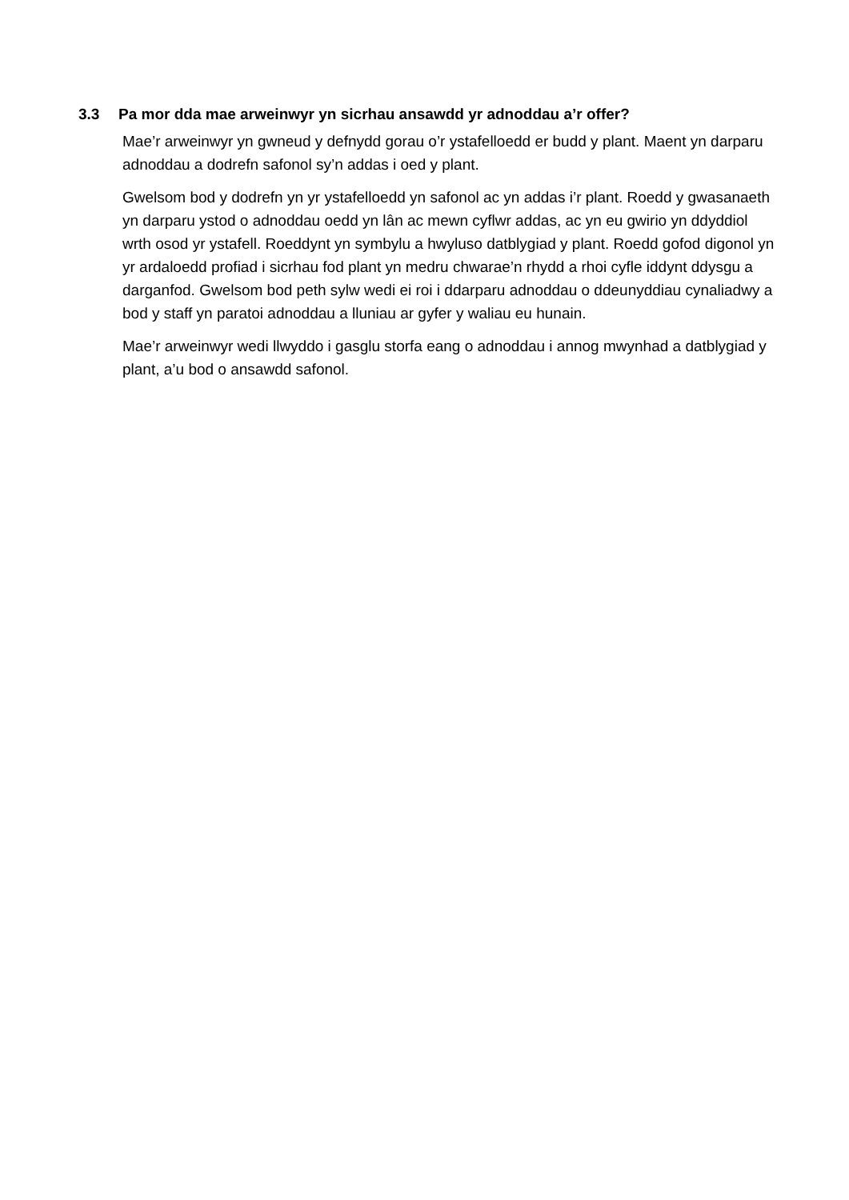3.3 Pa mor dda mae arweinwyr yn sicrhau ansawdd yr adnoddau a’r offer?
Mae’r arweinwyr yn gwneud y defnydd gorau o’r ystafelloedd er budd y plant. Maent yn darparu adnoddau a dodrefn safonol sy’n addas i oed y plant.
Gwelsom bod y dodrefn yn yr ystafelloedd yn safonol ac yn addas i’r plant. Roedd y gwasanaeth yn darparu ystod o adnoddau oedd yn lân ac mewn cyflwr addas, ac yn eu gwirio yn ddyddiol wrth osod yr ystafell. Roeddynt yn symbylu a hwyluso datblygiad y plant. Roedd gofod digonol yn yr ardaloedd profiad i sicrhau fod plant yn medru chwarae’n rhydd a rhoi cyfle iddynt ddysgu a darganfod. Gwelsom bod peth sylw wedi ei roi i ddarparu adnoddau o ddeunyddiau cynaliadwy a bod y staff yn paratoi adnoddau a lluniau ar gyfer y waliau eu hunain.
Mae’r arweinwyr wedi llwyddo i gasglu storfa eang o adnoddau i annog mwynhad a datblygiad y plant, a’u bod o ansawdd safonol.